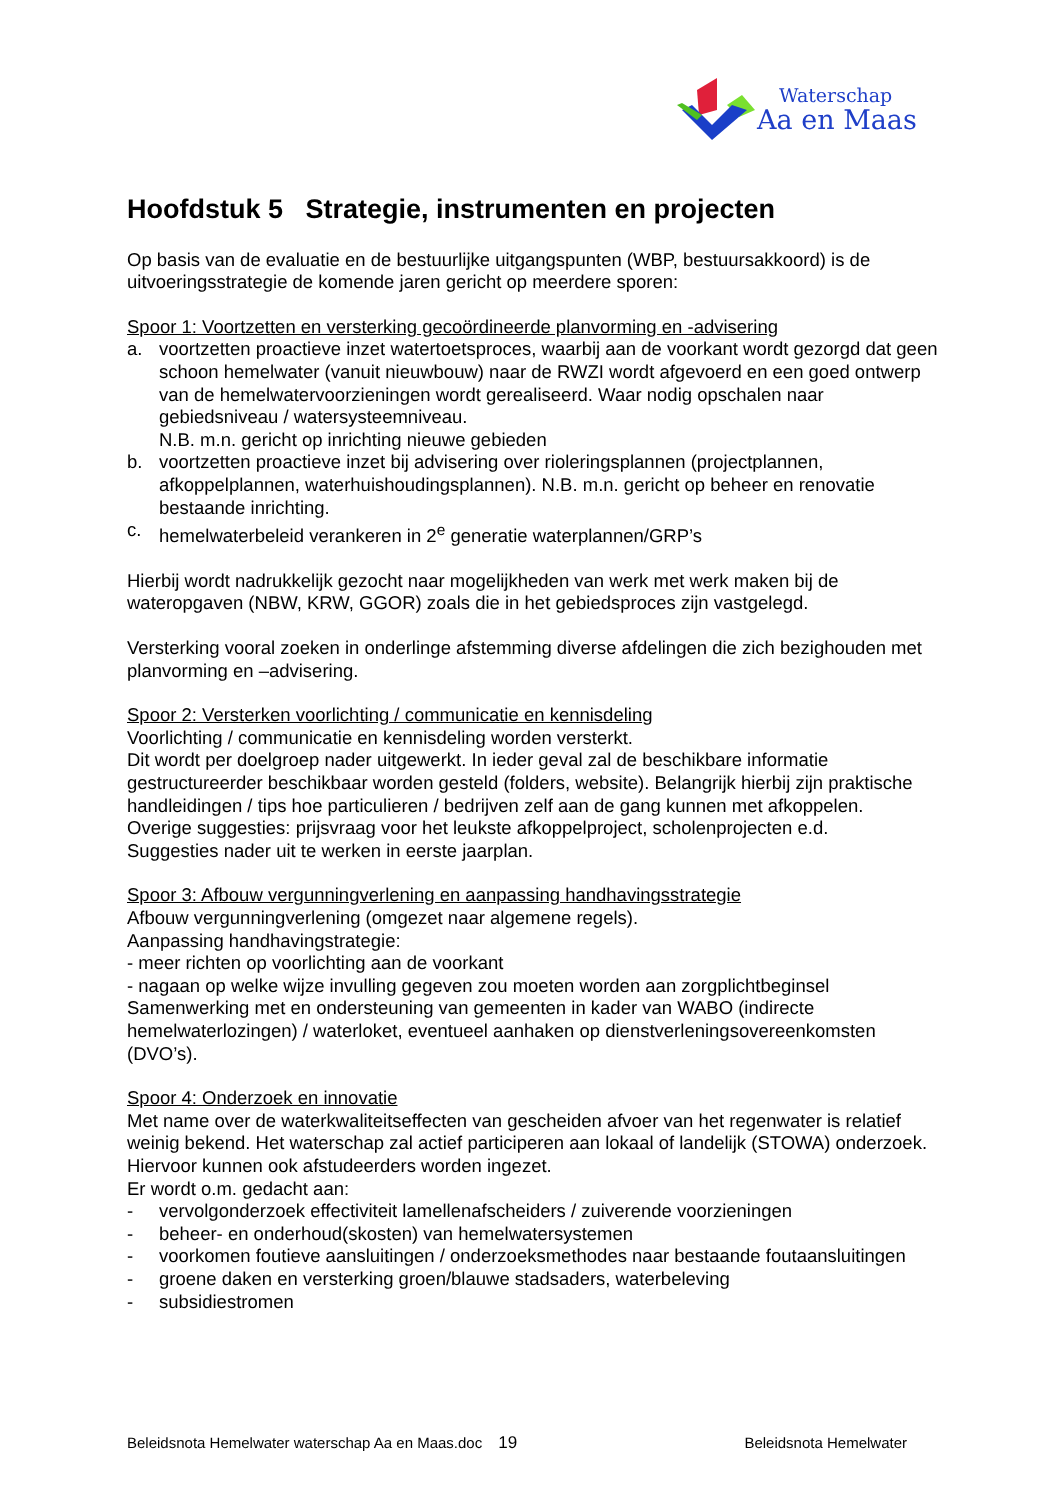Waterschap
Aa en Maas
Hoofdstuk 5 Strategie, instrumenten en projecten
Op basis van de evaluatie en de bestuurlijke uitgangspunten (WBP, bestuursakkoord) is de uitvoeringsstrategie de komende jaren gericht op meerdere sporen:
Spoor 1: Voortzetten en versterking gecoördineerde planvorming en -advisering
a. voortzetten proactieve inzet watertoetsproces, waarbij aan de voorkant wordt gezorgd dat geen schoon hemelwater (vanuit nieuwbouw) naar de RWZI wordt afgevoerd en een goed ontwerp van de hemelwatervoorzieningen wordt gerealiseerd. Waar nodig opschalen naar gebiedsniveau / watersysteemniveau.
N.B. m.n. gericht op inrichting nieuwe gebieden
b. voortzetten proactieve inzet bij advisering over rioleringsplannen (projectplannen, afkoppelplannen, waterhuishoudingsplannen). N.B. m.n. gericht op beheer en renovatie bestaande inrichting.
c. hemelwaterbeleid verankeren in 2<sup>e</sup> generatie waterplannen/GRP’s
Hierbij wordt nadrukkelijk gezocht naar mogelijkheden van werk met werk maken bij de wateropgaven (NBW, KRW, GGOR) zoals die in het gebiedsproces zijn vastgelegd.
Versterking vooral zoeken in onderlinge afstemming diverse afdelingen die zich bezighouden met planvorming en –advisering.
Spoor 2: Versterken voorlichting / communicatie en kennisdeling
Voorlichting / communicatie en kennisdeling worden versterkt.
Dit wordt per doelgroep nader uitgewerkt. In ieder geval zal de beschikbare informatie gestructureerder beschikbaar worden gesteld (folders, website). Belangrijk hierbij zijn praktische handleidingen / tips hoe particulieren / bedrijven zelf aan de gang kunnen met afkoppelen.
Overige suggesties: prijsvraag voor het leukste afkoppelproject, scholenprojecten e.d.
Suggesties nader uit te werken in eerste jaarplan.
Spoor 3: Afbouw vergunningverlening en aanpassing handhavingsstrategie
Afbouw vergunningverlening (omgezet naar algemene regels).
Aanpassing handhavingstrategie:
- meer richten op voorlichting aan de voorkant
- nagaan op welke wijze invulling gegeven zou moeten worden aan zorgplichtbeginsel
Samenwerking met en ondersteuning van gemeenten in kader van WABO (indirecte hemelwaterlozingen) / waterloket, eventueel aanhaken op dienstverleningsovereenkomsten (DVO’s).
Spoor 4: Onderzoek en innovatie
Met name over de waterkwaliteitseffecten van gescheiden afvoer van het regenwater is relatief weinig bekend. Het waterschap zal actief participeren aan lokaal of landelijk (STOWA) onderzoek. Hiervoor kunnen ook afstudeerders worden ingezet.
Er wordt o.m. gedacht aan:
- vervolgonderzoek effectiviteit lamellenafscheiders / zuiverende voorzieningen
- beheer- en onderhoud(skosten) van hemelwatersystemen
- voorkomen foutieve aansluitingen / onderzoeksmethodes naar bestaande foutaansluitingen
- groene daken en versterking groen/blauwe stadsaders, waterbeleving
- subsidiestromen
Beleidsnota Hemelwater waterschap Aa en Maas.doc 19 Beleidsnota Hemelwater